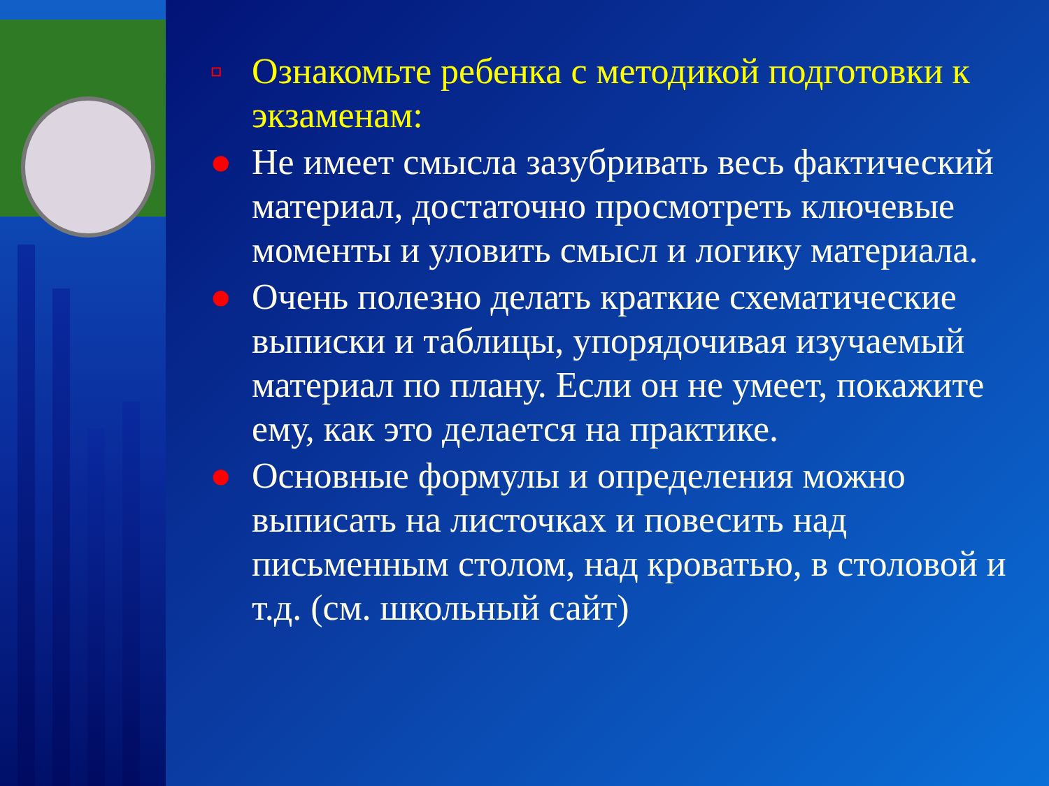▫ Ознакомьте ребенка с методикой подготовки к экзаменам:
● Не имеет смысла зазубривать весь фактический материал, достаточно просмотреть ключевые моменты и уловить смысл и логику материала.
● Очень полезно делать краткие схематические выписки и таблицы, упорядочивая изучаемый материал по плану. Если он не умеет, покажите ему, как это делается на практике.
● Основные формулы и определения можно выписать на листочках и повесить над письменным столом, над кроватью, в столовой и т.д. (см. школьный сайт)